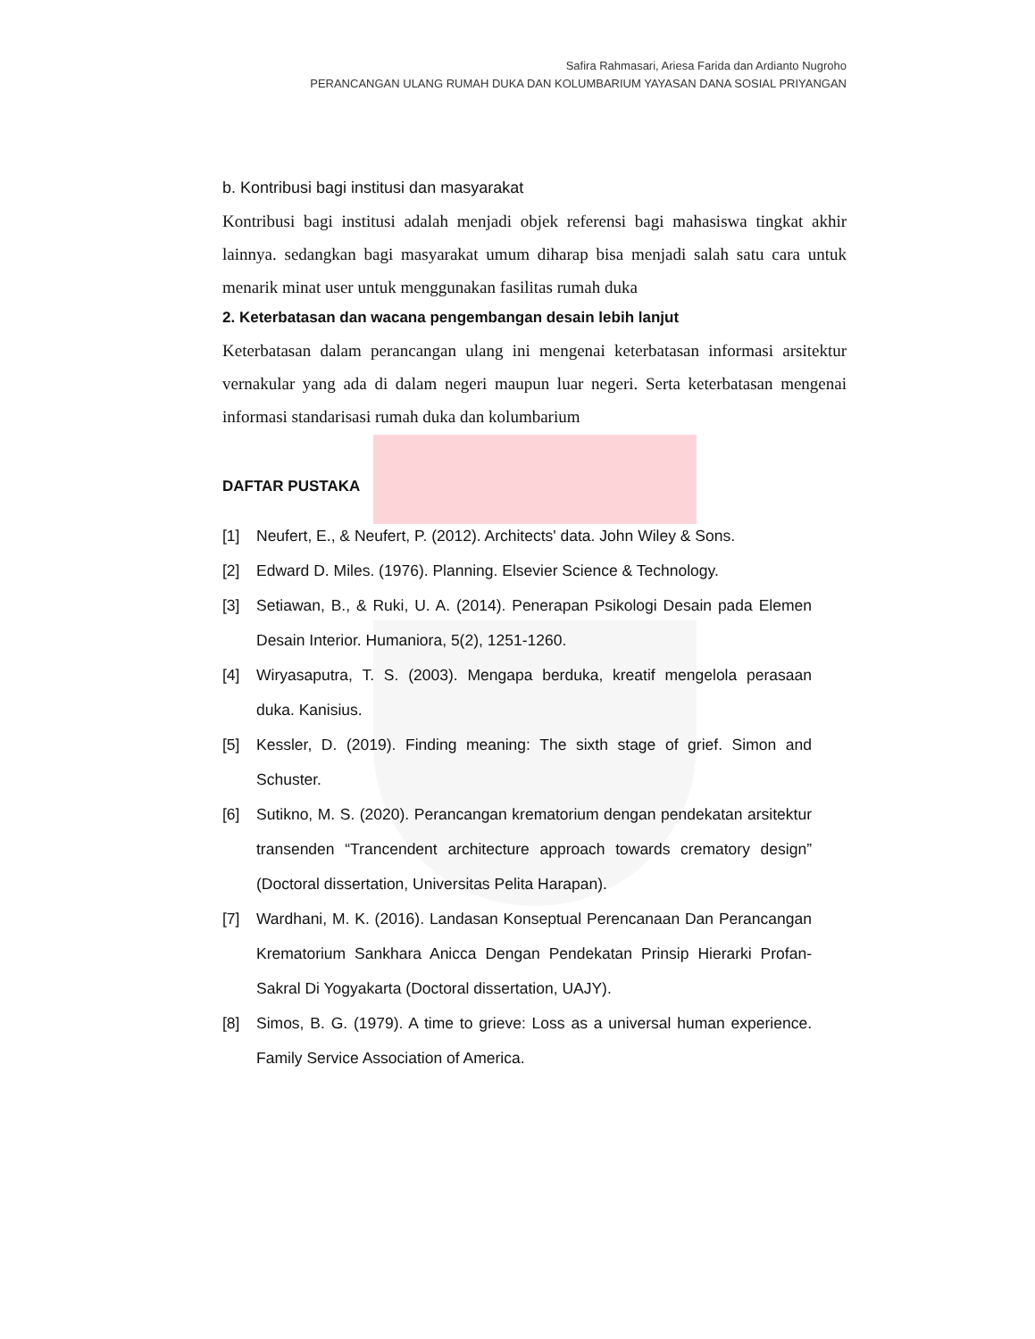Safira Rahmasari, Ariesa Farida dan Ardianto Nugroho
PERANCANGAN ULANG RUMAH DUKA DAN KOLUMBARIUM YAYASAN DANA SOSIAL PRIYANGAN
b. Kontribusi bagi institusi dan masyarakat
Kontribusi bagi institusi adalah menjadi objek referensi bagi mahasiswa tingkat akhir lainnya. sedangkan bagi masyarakat umum diharap bisa menjadi salah satu cara untuk menarik minat user untuk menggunakan fasilitas rumah duka
2. Keterbatasan dan wacana pengembangan desain lebih lanjut
Keterbatasan dalam perancangan ulang ini mengenai keterbatasan informasi arsitektur vernakular yang ada di dalam negeri maupun luar negeri. Serta keterbatasan mengenai informasi standarisasi rumah duka dan kolumbarium
DAFTAR PUSTAKA
[1] Neufert, E., & Neufert, P. (2012). Architects' data. John Wiley & Sons.
[2] Edward D. Miles. (1976). Planning. Elsevier Science & Technology.
[3] Setiawan, B., & Ruki, U. A. (2014). Penerapan Psikologi Desain pada Elemen Desain Interior. Humaniora, 5(2), 1251-1260.
[4] Wiryasaputra, T. S. (2003). Mengapa berduka, kreatif mengelola perasaan duka. Kanisius.
[5] Kessler, D. (2019). Finding meaning: The sixth stage of grief. Simon and Schuster.
[6] Sutikno, M. S. (2020). Perancangan krematorium dengan pendekatan arsitektur transenden “Trancendent architecture approach towards crematory design” (Doctoral dissertation, Universitas Pelita Harapan).
[7] Wardhani, M. K. (2016). Landasan Konseptual Perencanaan Dan Perancangan Krematorium Sankhara Anicca Dengan Pendekatan Prinsip Hierarki Profan-Sakral Di Yogyakarta (Doctoral dissertation, UAJY).
[8] Simos, B. G. (1979). A time to grieve: Loss as a universal human experience. Family Service Association of America.